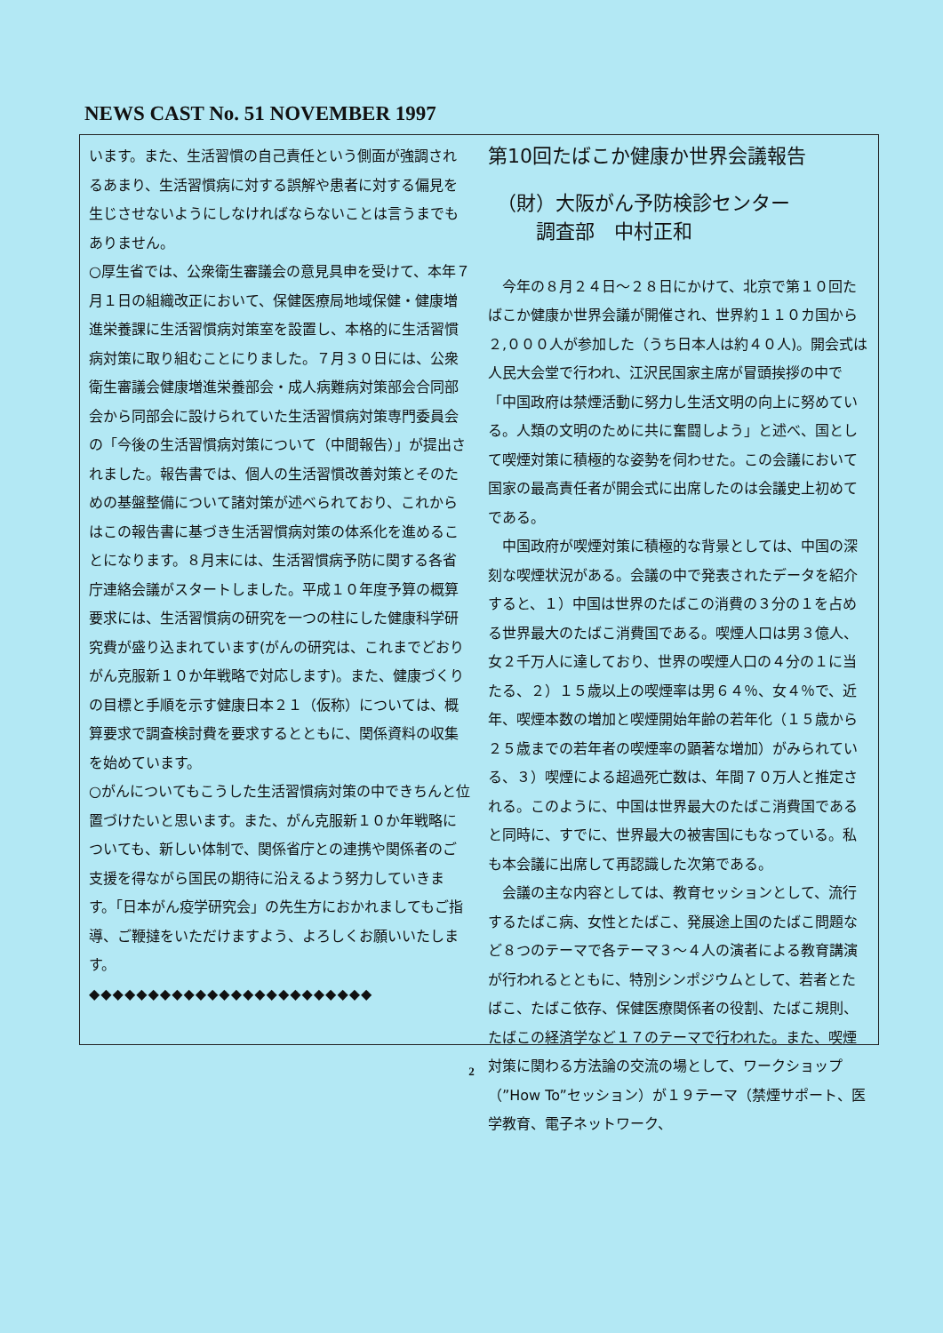NEWS CAST No. 51 NOVEMBER 1997
います。また、生活習慣の自己責任という側面が強調されるあまり、生活習慣病に対する誤解や患者に対する偏見を生じさせないようにしなければならないことは言うまでもありません。
○厚生省では、公衆衛生審議会の意見具申を受けて、本年７月１日の組織改正において、保健医療局地域保健・健康増進栄養課に生活習慣病対策室を設置し、本格的に生活習慣病対策に取り組むことにりました。７月３０日には、公衆衛生審議会健康増進栄養部会・成人病難病対策部会合同部会から同部会に設けられていた生活習慣病対策専門委員会の「今後の生活習慣病対策について（中間報告）」が提出されました。報告書では、個人の生活習慣改善対策とそのための基盤整備について諸対策が述べられており、これからはこの報告書に基づき生活習慣病対策の体系化を進めることになります。８月末には、生活習慣病予防に関する各省庁連絡会議がスタートしました。平成１０年度予算の概算要求には、生活習慣病の研究を一つの柱にした健康科学研究費が盛り込まれています(がんの研究は、これまでどおりがん克服新１０か年戦略で対応します)。また、健康づくりの目標と手順を示す健康日本２１（仮称）については、概算要求で調査検討費を要求するとともに、関係資料の収集を始めています。
○がんについてもこうした生活習慣病対策の中できちんと位置づけたいと思います。また、がん克服新１０か年戦略についても、新しい体制で、関係省庁との連携や関係者のご支援を得ながら国民の期待に沿えるよう努力していきます。「日本がん疫学研究会」の先生方におかれましてもご指導、ご鞭撻をいただけますよう、よろしくお願いいたします。
◆◆◆◆◆◆◆◆◆◆◆◆◆◆◆◆◆◆◆◆◆◆◆◆
第10回たばこか健康か世界会議報告
（財）大阪がん予防検診センター
　　調査部　中村正和
　今年の８月２４日～２８日にかけて、北京で第１０回たばこか健康か世界会議が開催され、世界約１１０カ国から２,０００人が参加した（うち日本人は約４０人)。開会式は人民大会堂で行われ、江沢民国家主席が冒頭挨拶の中で「中国政府は禁煙活動に努力し生活文明の向上に努めている。人類の文明のために共に奮闘しよう」と述べ、国として喫煙対策に積極的な姿勢を伺わせた。この会議において国家の最高責任者が開会式に出席したのは会議史上初めてである。
　中国政府が喫煙対策に積極的な背景としては、中国の深刻な喫煙状況がある。会議の中で発表されたデータを紹介すると、１）中国は世界のたばこの消費の３分の１を占める世界最大のたばこ消費国である。喫煙人口は男３億人、女２千万人に達しており、世界の喫煙人口の４分の１に当たる、２）１５歳以上の喫煙率は男６４％、女４％で、近年、喫煙本数の増加と喫煙開始年齢の若年化（１５歳から２５歳までの若年者の喫煙率の顕著な増加）がみられている、３）喫煙による超過死亡数は、年間７０万人と推定される。このように、中国は世界最大のたばこ消費国であると同時に、すでに、世界最大の被害国にもなっている。私も本会議に出席して再認識した次第である。
　会議の主な内容としては、教育セッションとして、流行するたばこ病、女性とたばこ、発展途上国のたばこ問題など８つのテーマで各テーマ３～４人の演者による教育講演が行われるとともに、特別シンポジウムとして、若者とたばこ、たばこ依存、保健医療関係者の役割、たばこ規則、たばこの経済学など１７のテーマで行われた。また、喫煙対策に関わる方法論の交流の場として、ワークショップ（”How To”セッション）が１９テーマ（禁煙サポート、医学教育、電子ネットワーク、
2